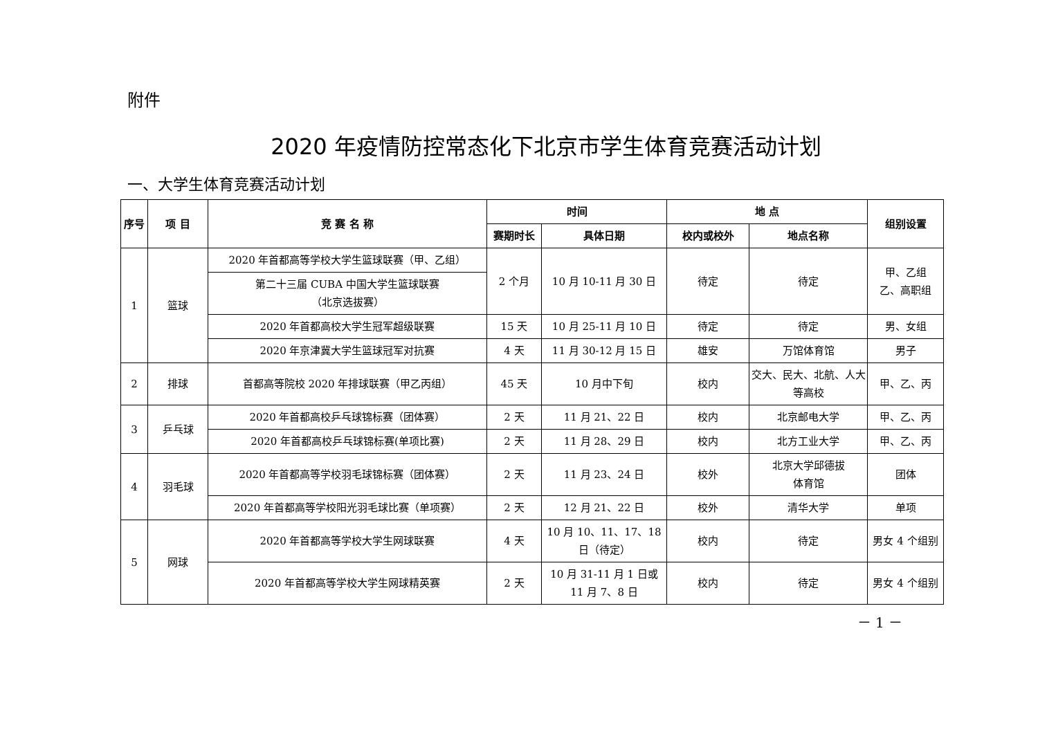附件
2020 年疫情防控常态化下北京市学生体育竞赛活动计划
一、大学生体育竞赛活动计划
| 序号 | 项 目 | 竞 赛 名 称 | 时间 | | 地 点 | | 组别设置 |
| --- | --- | --- | --- | --- | --- | --- | --- |
| | | | 赛期时长 | 具体日期 | 校内或校外 | 地点名称 | |
| 1 | 篮球 | 2020 年首都高等学校大学生篮球联赛（甲、乙组） | 2 个月 | 10 月 10-11 月 30 日 | 待定 | 待定 | 甲、乙组 乙、高职组 |
| | | 第二十三届 CUBA 中国大学生篮球联赛 （北京选拔赛） | | | | | |
| | | 2020 年首都高校大学生冠军超级联赛 | 15 天 | 10 月 25-11 月 10 日 | 待定 | 待定 | 男、女组 |
| | | 2020 年京津冀大学生篮球冠军对抗赛 | 4 天 | 11 月 30-12 月 15 日 | 雄安 | 万馆体育馆 | 男子 |
| 2 | 排球 | 首都高等院校 2020 年排球联赛（甲乙丙组） | 45 天 | 10 月中下旬 | 校内 | 交大、民大、北航、人大等高校 | 甲、乙、丙 |
| 3 | 乒乓球 | 2020 年首都高校乒乓球锦标赛（团体赛） | 2 天 | 11 月 21、22 日 | 校内 | 北京邮电大学 | 甲、乙、丙 |
| | | 2020 年首都高校乒乓球锦标赛(单项比赛) | 2 天 | 11 月 28、29 日 | 校内 | 北方工业大学 | 甲、乙、丙 |
| 4 | 羽毛球 | 2020 年首都高等学校羽毛球锦标赛（团体赛） | 2 天 | 11 月 23、24 日 | 校外 | 北京大学邱德拔 体育馆 | 团体 |
| | | 2020 年首都高等学校阳光羽毛球比赛（单项赛） | 2 天 | 12 月 21、22 日 | 校外 | 清华大学 | 单项 |
| 5 | 网球 | 2020 年首都高等学校大学生网球联赛 | 4 天 | 10 月 10、11、17、18 日（待定） | 校内 | 待定 | 男女 4 个组别 |
| | | 2020 年首都高等学校大学生网球精英赛 | 2 天 | 10 月 31-11 月 1 日或 11 月 7、8 日 | 校内 | 待定 | 男女 4 个组别 |
－ 1 －